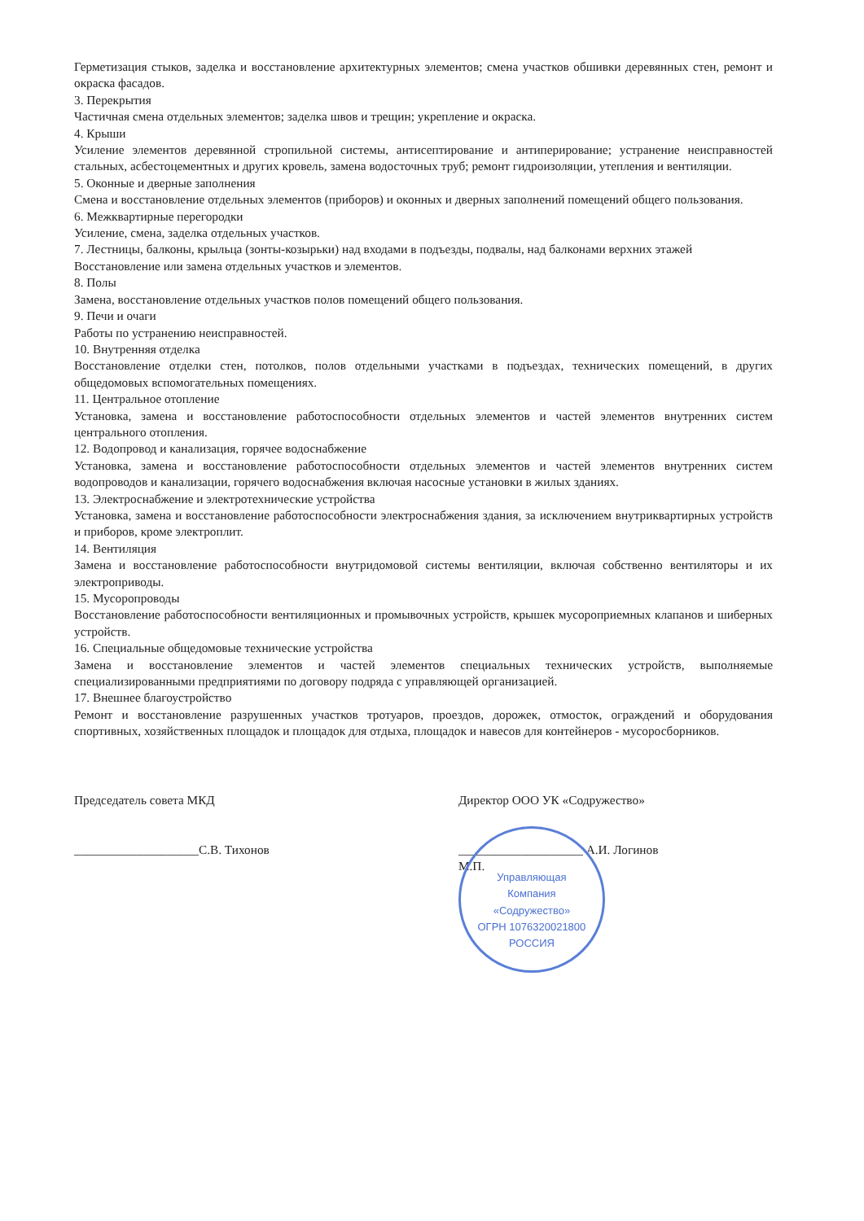Герметизация стыков, заделка и восстановление архитектурных элементов; смена участков обшивки деревянных стен, ремонт и окраска фасадов.
3. Перекрытия
Частичная смена отдельных элементов; заделка швов и трещин; укрепление и окраска.
4. Крыши
Усиление элементов деревянной стропильной системы, антисептирование и антиперирование; устранение неисправностей стальных, асбестоцементных и других кровель, замена водосточных труб; ремонт гидроизоляции, утепления и вентиляции.
5. Оконные и дверные заполнения
Смена и восстановление отдельных элементов (приборов) и оконных и дверных заполнений помещений общего пользования.
6. Межквартирные перегородки
Усиление, смена, заделка отдельных участков.
7. Лестницы, балконы, крыльца (зонты-козырьки) над входами в подъезды, подвалы, над балконами верхних этажей
Восстановление или замена отдельных участков и элементов.
8. Полы
Замена, восстановление отдельных участков полов помещений общего пользования.
9. Печи и очаги
Работы по устранению неисправностей.
10. Внутренняя отделка
Восстановление отделки стен, потолков, полов отдельными участками в подъездах, технических помещений, в других общедомовых вспомогательных помещениях.
11. Центральное отопление
Установка, замена и восстановление работоспособности отдельных элементов и частей элементов внутренних систем центрального отопления.
12. Водопровод и канализация, горячее водоснабжение
Установка, замена и восстановление работоспособности отдельных элементов и частей элементов внутренних систем водопроводов и канализации, горячего водоснабжения включая насосные установки в жилых зданиях.
13. Электроснабжение и электротехнические устройства
Установка, замена и восстановление работоспособности электроснабжения здания, за исключением внутриквартирных устройств и приборов, кроме электроплит.
14. Вентиляция
Замена и восстановление работоспособности внутридомовой системы вентиляции, включая собственно вентиляторы и их электроприводы.
15. Мусоропроводы
Восстановление работоспособности вентиляционных и промывочных устройств, крышек мусороприемных клапанов и шиберных устройств.
16. Специальные общедомовые технические устройства
Замена и восстановление элементов и частей элементов специальных технических устройств, выполняемые специализированными предприятиями по договору подряда с управляющей организацией.
17. Внешнее благоустройство
Ремонт и восстановление разрушенных участков тротуаров, проездов, дорожек, отмосток, ограждений и оборудования спортивных, хозяйственных площадок и площадок для отдыха, площадок и навесов для контейнеров - мусоросборников.
Председатель совета МКД
____________________С.В. Тихонов
Директор ООО УК «Содружество»
____________________ А.И. Логинов
М.П.
Управляющая
Компания
«Содружество»
ОГРН 1076320021800
РОССИЯ